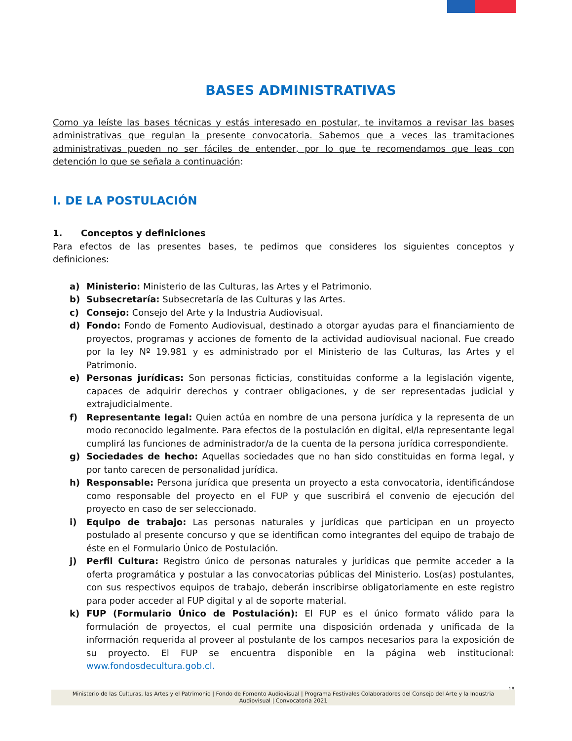BASES ADMINISTRATIVAS
Como ya leíste las bases técnicas y estás interesado en postular, te invitamos a revisar las bases administrativas que regulan la presente convocatoria. Sabemos que a veces las tramitaciones administrativas pueden no ser fáciles de entender, por lo que te recomendamos que leas con detención lo que se señala a continuación:
I. DE LA POSTULACIÓN
1. Conceptos y definiciones
Para efectos de las presentes bases, te pedimos que consideres los siguientes conceptos y definiciones:
a) Ministerio: Ministerio de las Culturas, las Artes y el Patrimonio.
b) Subsecretaría: Subsecretaría de las Culturas y las Artes.
c) Consejo: Consejo del Arte y la Industria Audiovisual.
d) Fondo: Fondo de Fomento Audiovisual, destinado a otorgar ayudas para el financiamiento de proyectos, programas y acciones de fomento de la actividad audiovisual nacional. Fue creado por la ley Nº 19.981 y es administrado por el Ministerio de las Culturas, las Artes y el Patrimonio.
e) Personas jurídicas: Son personas ficticias, constituidas conforme a la legislación vigente, capaces de adquirir derechos y contraer obligaciones, y de ser representadas judicial y extrajudicialmente.
f) Representante legal: Quien actúa en nombre de una persona jurídica y la representa de un modo reconocido legalmente. Para efectos de la postulación en digital, el/la representante legal cumplirá las funciones de administrador/a de la cuenta de la persona jurídica correspondiente.
g) Sociedades de hecho: Aquellas sociedades que no han sido constituidas en forma legal, y por tanto carecen de personalidad jurídica.
h) Responsable: Persona jurídica que presenta un proyecto a esta convocatoria, identificándose como responsable del proyecto en el FUP y que suscribirá el convenio de ejecución del proyecto en caso de ser seleccionado.
i) Equipo de trabajo: Las personas naturales y jurídicas que participan en un proyecto postulado al presente concurso y que se identifican como integrantes del equipo de trabajo de éste en el Formulario Único de Postulación.
j) Perfil Cultura: Registro único de personas naturales y jurídicas que permite acceder a la oferta programática y postular a las convocatorias públicas del Ministerio. Los(as) postulantes, con sus respectivos equipos de trabajo, deberán inscribirse obligatoriamente en este registro para poder acceder al FUP digital y al de soporte material.
k) FUP (Formulario Único de Postulación): El FUP es el único formato válido para la formulación de proyectos, el cual permite una disposición ordenada y unificada de la información requerida al proveer al postulante de los campos necesarios para la exposición de su proyecto. El FUP se encuentra disponible en la página web institucional: www.fondosdecultura.gob.cl.
18
Ministerio de las Culturas, las Artes y el Patrimonio | Fondo de Fomento Audiovisual | Programa Festivales Colaboradores del Consejo del Arte y la Industria
Audiovisual | Convocatoria 2021